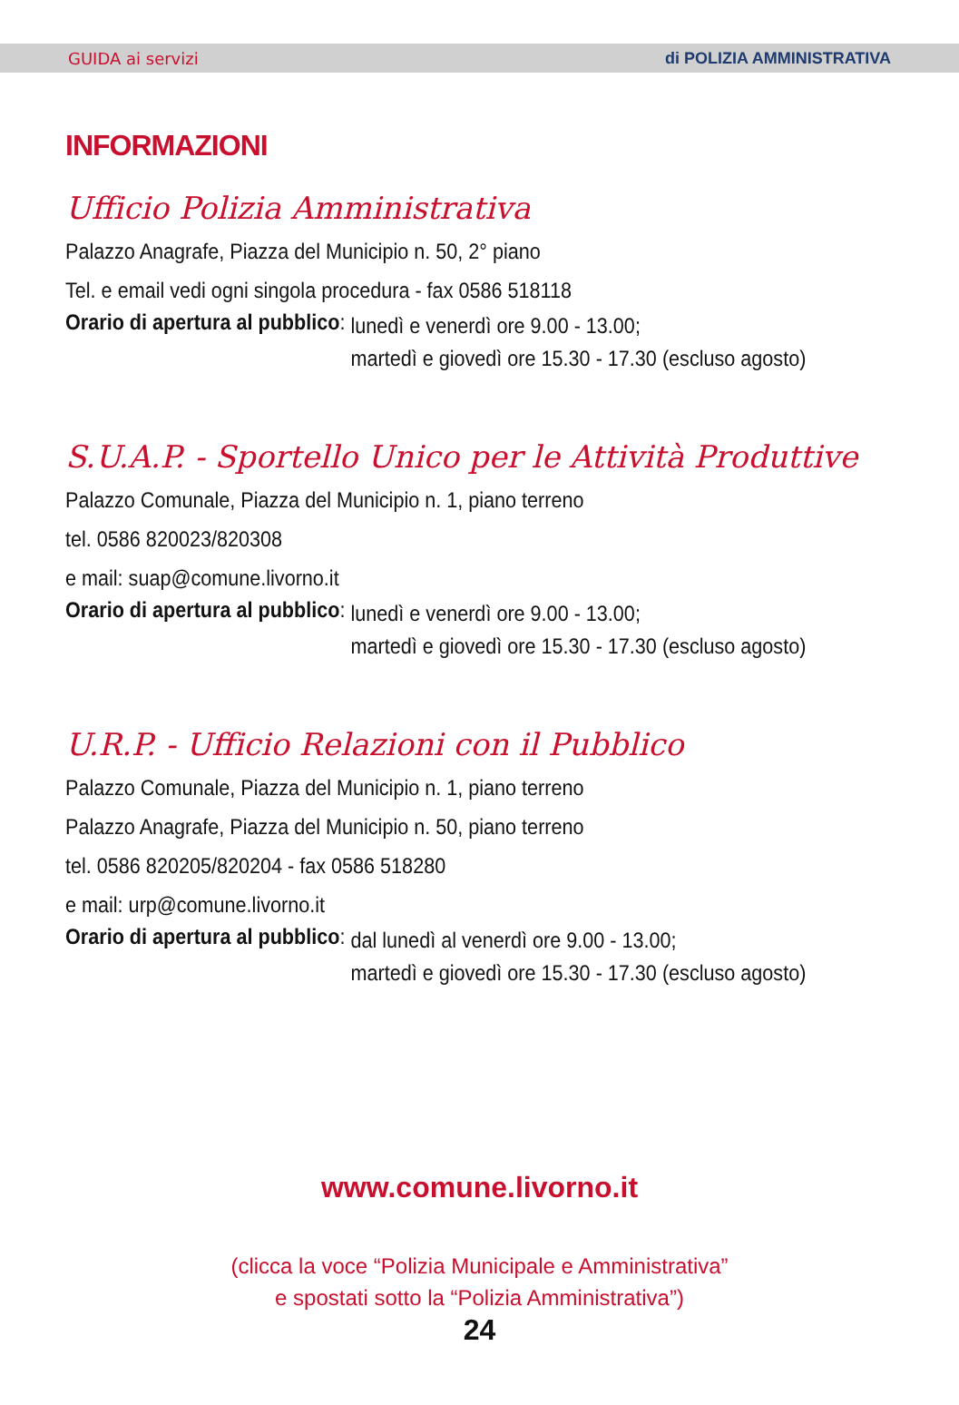GUIDA ai servizi di POLIZIA AMMINISTRATIVA
INFORMAZIONI
Ufficio Polizia Amministrativa
Palazzo Anagrafe, Piazza del Municipio n. 50, 2° piano
Tel. e email vedi ogni singola procedura - fax 0586 518118
Orario di apertura al pubblico:
lunedì e venerdì ore 9.00 - 13.00;
martedì e giovedì ore 15.30 - 17.30 (escluso agosto)
S.U.A.P. - Sportello Unico per le Attività Produttive
Palazzo Comunale, Piazza del Municipio n. 1, piano terreno
tel. 0586 820023/820308
e mail: suap@comune.livorno.it
Orario di apertura al pubblico:
lunedì e venerdì ore 9.00 - 13.00;
martedì e giovedì ore 15.30 - 17.30 (escluso agosto)
U.R.P. - Ufficio Relazioni con il Pubblico
Palazzo Comunale, Piazza del Municipio n. 1, piano terreno
Palazzo Anagrafe, Piazza del Municipio n. 50, piano terreno
tel. 0586 820205/820204 - fax 0586 518280
e mail: urp@comune.livorno.it
Orario di apertura al pubblico:
dal lunedì al venerdì ore 9.00 - 13.00;
martedì e giovedì ore 15.30 - 17.30 (escluso agosto)
www.comune.livorno.it
(clicca la voce “Polizia Municipale e Amministrativa”
e spostati sotto la “Polizia Amministrativa”)
24